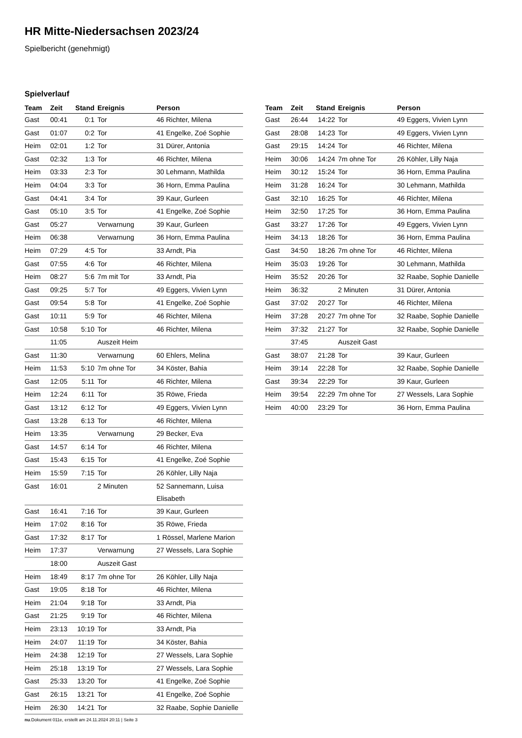HR Mitte-Niedersachsen 2023/24
Spielbericht (genehmigt)
Spielverlauf
| Team | Zeit | Stand | Ereignis | Person |
| --- | --- | --- | --- | --- |
| Gast | 00:41 | 0:1 | Tor | 46 Richter, Milena |
| Gast | 01:07 | 0:2 | Tor | 41 Engelke, Zoé Sophie |
| Heim | 02:01 | 1:2 | Tor | 31 Dürer, Antonia |
| Gast | 02:32 | 1:3 | Tor | 46 Richter, Milena |
| Heim | 03:33 | 2:3 | Tor | 30 Lehmann, Mathilda |
| Heim | 04:04 | 3:3 | Tor | 36 Horn, Emma Paulina |
| Gast | 04:41 | 3:4 | Tor | 39 Kaur, Gurleen |
| Gast | 05:10 | 3:5 | Tor | 41 Engelke, Zoé Sophie |
| Gast | 05:27 | | Verwarnung | 39 Kaur, Gurleen |
| Heim | 06:38 | | Verwarnung | 36 Horn, Emma Paulina |
| Heim | 07:29 | 4:5 | Tor | 33 Arndt, Pia |
| Gast | 07:55 | 4:6 | Tor | 46 Richter, Milena |
| Heim | 08:27 | 5:6 | 7m mit Tor | 33 Arndt, Pia |
| Gast | 09:25 | 5:7 | Tor | 49 Eggers, Vivien Lynn |
| Gast | 09:54 | 5:8 | Tor | 41 Engelke, Zoé Sophie |
| Gast | 10:11 | 5:9 | Tor | 46 Richter, Milena |
| Gast | 10:58 | 5:10 | Tor | 46 Richter, Milena |
| | 11:05 | | Auszeit Heim | |
| Gast | 11:30 | | Verwarnung | 60 Ehlers, Melina |
| Heim | 11:53 | 5:10 | 7m ohne Tor | 34 Köster, Bahia |
| Gast | 12:05 | 5:11 | Tor | 46 Richter, Milena |
| Heim | 12:24 | 6:11 | Tor | 35 Röwe, Frieda |
| Gast | 13:12 | 6:12 | Tor | 49 Eggers, Vivien Lynn |
| Gast | 13:28 | 6:13 | Tor | 46 Richter, Milena |
| Heim | 13:35 | | Verwarnung | 29 Becker, Eva |
| Gast | 14:57 | 6:14 | Tor | 46 Richter, Milena |
| Gast | 15:43 | 6:15 | Tor | 41 Engelke, Zoé Sophie |
| Heim | 15:59 | 7:15 | Tor | 26 Köhler, Lilly Naja |
| Gast | 16:01 | | 2 Minuten | 52 Sannemann, Luisa Elisabeth |
| Gast | 16:41 | 7:16 | Tor | 39 Kaur, Gurleen |
| Heim | 17:02 | 8:16 | Tor | 35 Röwe, Frieda |
| Gast | 17:32 | 8:17 | Tor | 1 Rössel, Marlene Marion |
| Heim | 17:37 | | Verwarnung | 27 Wessels, Lara Sophie |
| | 18:00 | | Auszeit Gast | |
| Heim | 18:49 | 8:17 | 7m ohne Tor | 26 Köhler, Lilly Naja |
| Gast | 19:05 | 8:18 | Tor | 46 Richter, Milena |
| Heim | 21:04 | 9:18 | Tor | 33 Arndt, Pia |
| Gast | 21:25 | 9:19 | Tor | 46 Richter, Milena |
| Heim | 23:13 | 10:19 | Tor | 33 Arndt, Pia |
| Heim | 24:07 | 11:19 | Tor | 34 Köster, Bahia |
| Heim | 24:38 | 12:19 | Tor | 27 Wessels, Lara Sophie |
| Heim | 25:18 | 13:19 | Tor | 27 Wessels, Lara Sophie |
| Gast | 25:33 | 13:20 | Tor | 41 Engelke, Zoé Sophie |
| Gast | 26:15 | 13:21 | Tor | 41 Engelke, Zoé Sophie |
| Heim | 26:30 | 14:21 | Tor | 32 Raabe, Sophie Danielle |
| Team | Zeit | Stand | Ereignis | Person |
| --- | --- | --- | --- | --- |
| Gast | 26:44 | 14:22 | Tor | 49 Eggers, Vivien Lynn |
| Gast | 28:08 | 14:23 | Tor | 49 Eggers, Vivien Lynn |
| Gast | 29:15 | 14:24 | Tor | 46 Richter, Milena |
| Heim | 30:06 | 14:24 | 7m ohne Tor | 26 Köhler, Lilly Naja |
| Heim | 30:12 | 15:24 | Tor | 36 Horn, Emma Paulina |
| Heim | 31:28 | 16:24 | Tor | 30 Lehmann, Mathilda |
| Gast | 32:10 | 16:25 | Tor | 46 Richter, Milena |
| Heim | 32:50 | 17:25 | Tor | 36 Horn, Emma Paulina |
| Gast | 33:27 | 17:26 | Tor | 49 Eggers, Vivien Lynn |
| Heim | 34:13 | 18:26 | Tor | 36 Horn, Emma Paulina |
| Gast | 34:50 | 18:26 | 7m ohne Tor | 46 Richter, Milena |
| Heim | 35:03 | 19:26 | Tor | 30 Lehmann, Mathilda |
| Heim | 35:52 | 20:26 | Tor | 32 Raabe, Sophie Danielle |
| Heim | 36:32 | | 2 Minuten | 31 Dürer, Antonia |
| Gast | 37:02 | 20:27 | Tor | 46 Richter, Milena |
| Heim | 37:28 | 20:27 | 7m ohne Tor | 32 Raabe, Sophie Danielle |
| Heim | 37:32 | 21:27 | Tor | 32 Raabe, Sophie Danielle |
| | 37:45 | | Auszeit Gast | |
| Gast | 38:07 | 21:28 | Tor | 39 Kaur, Gurleen |
| Heim | 39:14 | 22:28 | Tor | 32 Raabe, Sophie Danielle |
| Gast | 39:34 | 22:29 | Tor | 39 Kaur, Gurleen |
| Heim | 39:54 | 22:29 | 7m ohne Tor | 27 Wessels, Lara Sophie |
| Heim | 40:00 | 23:29 | Tor | 36 Horn, Emma Paulina |
nu.Dokument 011e, erstellt am 24.11.2024 20:11 | Seite 3